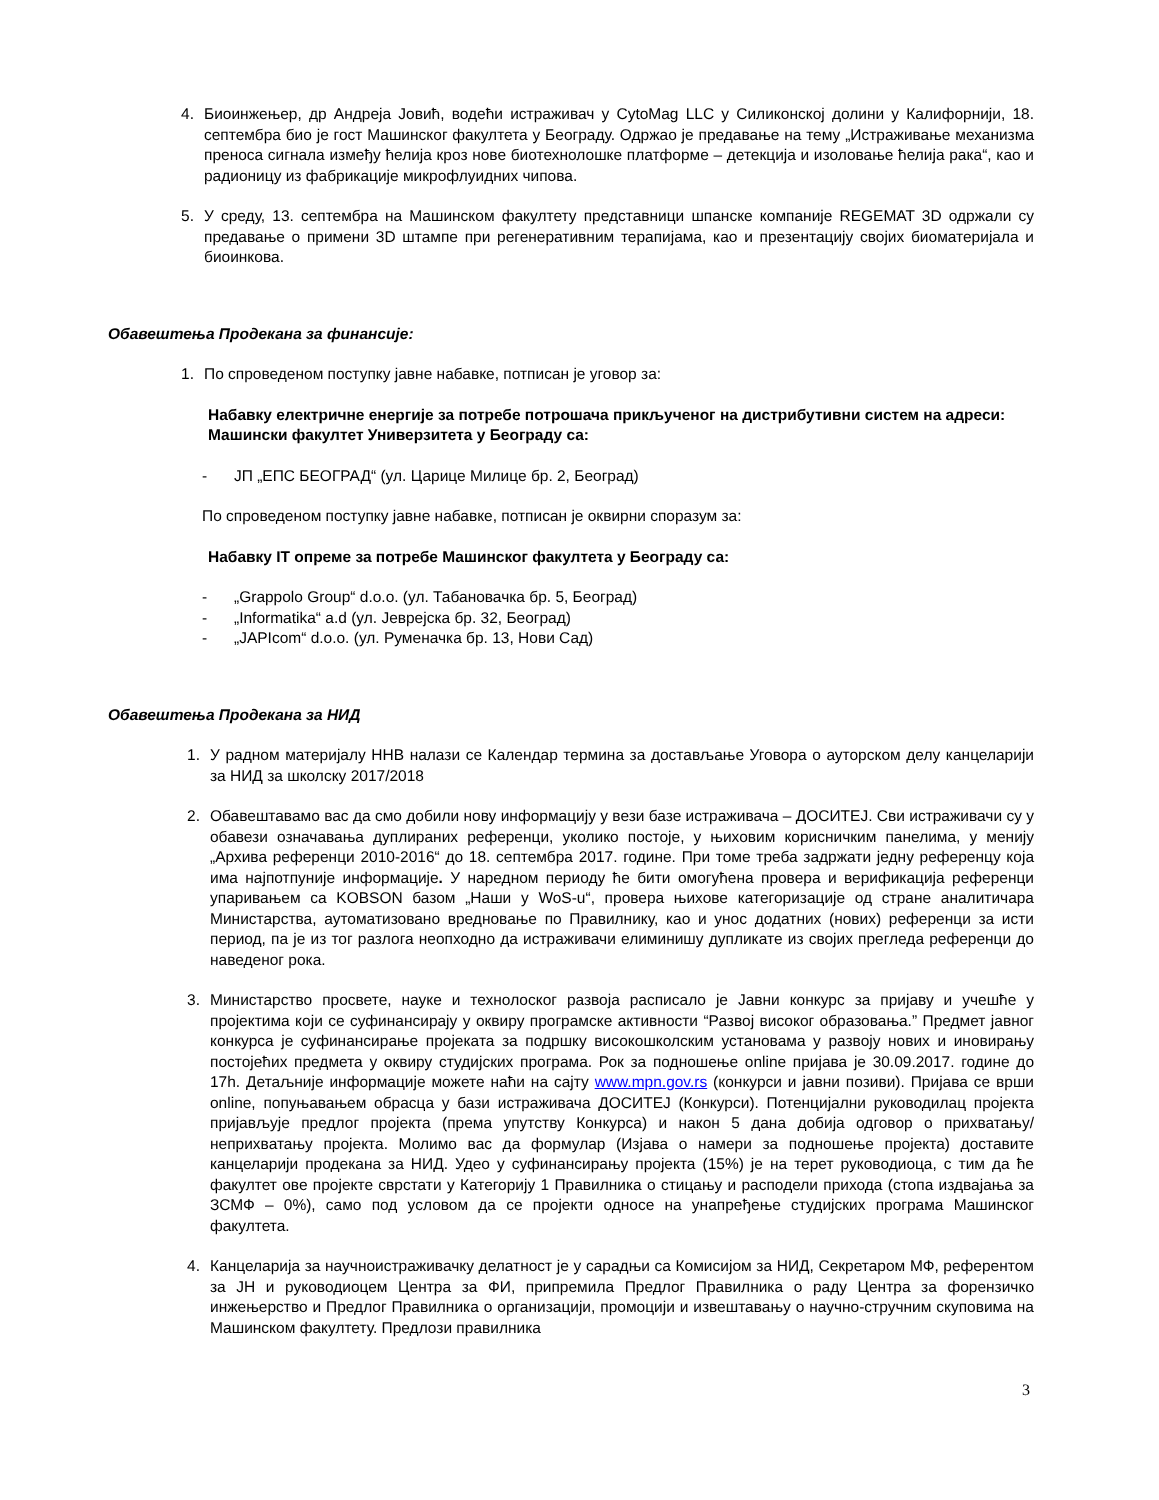4. Биоинжењер, др Андреја Јовић, водећи истраживач у CytoMag LLC у Силиконској долини у Калифорнији, 18. септембра био је гост Машинског факултета у Београду. Одржао је предавање на тему „Истраживање механизма преноса сигнала између ћелија кроз нове биотехнолошке платформе – детекција и изоловање ћелија рака“, као и радионицу из фабрикације микрофлуидних чипова.
5. У среду, 13. септембра на Машинском факултету представници шпанске компаније REGEMAT 3D одржали су предавање о примени 3D штампе при регенеративним терапијама, као и презентацију својих биоматеријала и биоинкова.
Обавештења Продекана за финансије:
1. По спроведеном поступку јавне набавке, потписан је уговор за:
Набавку електричне енергије за потребе потрошача прикљученог на дистрибутивни систем на адреси: Машински факултет Универзитета у Београду са:
- ЈП „ЕПС БЕОГРАД“ (ул. Царице Милице бр. 2, Београд)
По спроведеном поступку јавне набавке, потписан је оквирни споразум за:
Набавку IT опреме за потребе Машинског факултета у Београду са:
- „Grappolo Group“ d.o.o. (ул. Табановачка бр. 5, Београд)
- „Informatika“ a.d (ул. Јеврејска бр. 32, Београд)
- „JAPIcom“ d.o.o. (ул. Руменачка бр. 13, Нови Сад)
Обавештења Продекана за НИД
1. У радном материјалу ННВ налази се Календар термина за достављање Уговора о ауторском делу канцеларији за НИД за школску 2017/2018
2. Обавештавамо вас да смо добили нову информацију у вези базе истраживача – ДОСИТЕЈ. Сви истраживачи су у обавези означавања дуплираних референци, уколико постоје, у њиховим корисничким панелима, у менију „Архива референци 2010-2016“ до 18. септембра 2017. године. При томе треба задржати једну референцу која има најпотпуније информације. У наредном периоду ће бити омогућена провера и верификација референци упаривањем са KOBSON базом „Наши у WoS-u“, провера њихове категоризације од стране аналитичара Министарства, аутоматизовано вредновање по Правилнику, као и унос додатних (нових) референци за исти период, па је из тог разлога неопходно да истраживачи елиминишу дупликате из својих прегледа референци до наведеног рока.
3. Министарство просвете, науке и технолоског развоја расписало је Јавни конкурс за пријаву и учешће у пројектима који се суфинансирају у оквиру програмске активности “Развој високог образовања.” Предмет јавног конкурса је суфинансирање пројеката за подршку високошколским установама у развоју нових и иновирању постојећих предмета у оквиру студијских програма. Рок за подношење online пријава је 30.09.2017. године до 17h. Детаљније информације можете наћи на сајту www.mpn.gov.rs (конкурси и јавни позиви). Пријава се врши online, попуњавањем обрасца у бази истраживача ДОСИТЕЈ (Конкурси). Потенцијални руководилац пројекта пријављује предлог пројекта (према упутству Конкурса) и након 5 дана добија одговор о прихватању/неприхватању пројекта. Молимо вас да формулар (Изјава о намери за подношење пројекта) доставите канцеларији продекана за НИД. Удео у суфинансирању пројекта (15%) је на терет руководиоца, с тим да ће факултет ове пројекте сврстати у Категорију 1 Правилника о стицању и расподели прихода (стопа издвајања за ЗСМФ – 0%), само под условом да се пројекти односе на унапређење студијских програма Машинског факултета.
4. Канцеларија за научноистраживачку делатност је у сарадњи са Комисијом за НИД, Секретаром МФ, референтом за ЈН и руководиоцем Центра за ФИ, припремила Предлог Правилника о раду Центра за форензичко инжењерство и Предлог Правилника о организацији, промоцији и извештавању о научно-стручним скуповима на Машинском факултету. Предлози правилника
3